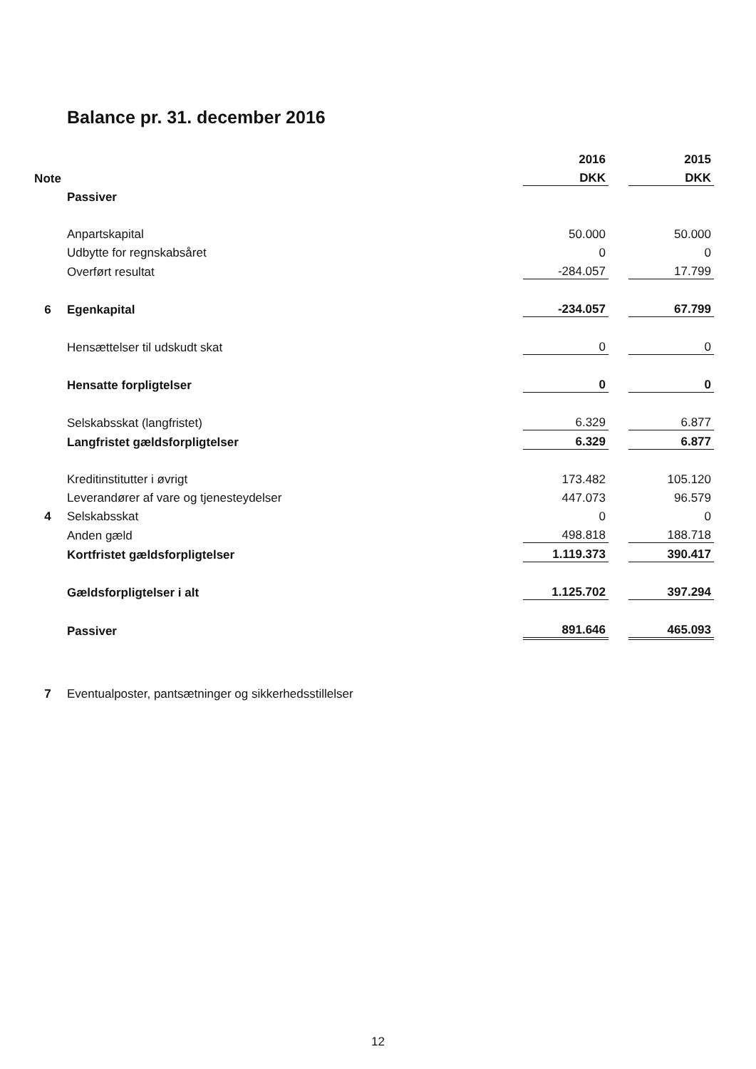Balance pr. 31. december 2016
| | | 2016 | | 2015 |
| Note | | DKK | | DKK |
| | Passiver | | | |
| | Anpartskapital | 50.000 | | 50.000 |
| | Udbytte for regnskabsåret | 0 | | 0 |
| | Overført resultat | -284.057 | | 17.799 |
| 6 | Egenkapital | -234.057 | | 67.799 |
| | Hensættelser til udskudt skat | 0 | | 0 |
| | Hensatte forpligtelser | 0 | | 0 |
| | Selskabsskat (langfristet) | 6.329 | | 6.877 |
| | Langfristet gældsforpligtelser | 6.329 | | 6.877 |
| | Kreditinstitutter i øvrigt | 173.482 | | 105.120 |
| | Leverandører af vare og tjenesteydelser | 447.073 | | 96.579 |
| 4 | Selskabsskat | 0 | | 0 |
| | Anden gæld | 498.818 | | 188.718 |
| | Kortfristet gældsforpligtelser | 1.119.373 | | 390.417 |
| | Gældsforpligtelser i alt | 1.125.702 | | 397.294 |
| | Passiver | 891.646 | | 465.093 |
| 7 | Eventualposter, pantsætninger og sikkerhedsstillelser | | | |
12